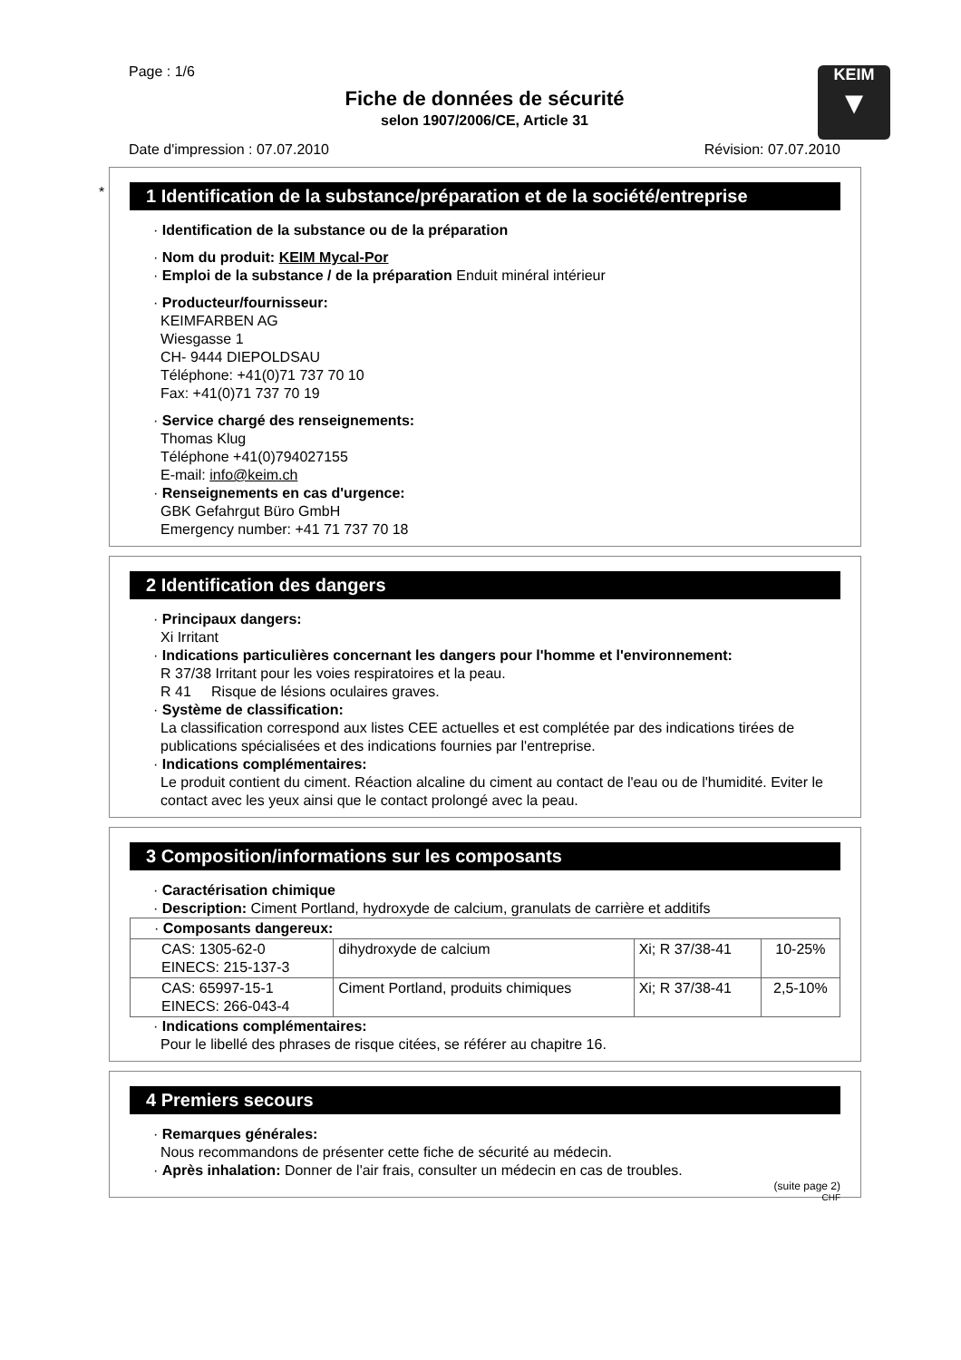KEIM
▼
Page : 1/6
Fiche de données de sécurité
selon 1907/2006/CE, Article 31
Date d'impression : 07.07.2010 Révision: 07.07.2010
*
1 Identification de la substance/préparation et de la société/entreprise
· Identification de la substance ou de la préparation
· Nom du produit: KEIM Mycal-Por
· Emploi de la substance / de la préparation Enduit minéral intérieur
· Producteur/fournisseur:
KEIMFARBEN AG
Wiesgasse 1
CH- 9444 DIEPOLDSAU
Téléphone: +41(0)71 737 70 10
Fax: +41(0)71 737 70 19
· Service chargé des renseignements:
Thomas Klug
Téléphone +41(0)794027155
E-mail: info@keim.ch
· Renseignements en cas d'urgence:
GBK Gefahrgut Büro GmbH
Emergency number: +41 71 737 70 18
2 Identification des dangers
· Principaux dangers:
Xi Irritant
· Indications particulières concernant les dangers pour l'homme et l'environnement:
R 37/38 Irritant pour les voies respiratoires et la peau.
R 41 Risque de lésions oculaires graves.
· Système de classification:
La classification correspond aux listes CEE actuelles et est complétée par des indications tirées de publications spécialisées et des indications fournies par l'entreprise.
· Indications complémentaires:
Le produit contient du ciment. Réaction alcaline du ciment au contact de l'eau ou de l'humidité. Eviter le contact avec les yeux ainsi que le contact prolongé avec la peau.
3 Composition/informations sur les composants
· Caractérisation chimique
· Description: Ciment Portland, hydroxyde de calcium, granulats de carrière et additifs
| · Composants dangereux: | | | |
| CAS: 1305-62-0 EINECS: 215-137-3 | dihydroxyde de calcium | Xi; R 37/38-41 | 10-25% |
| CAS: 65997-15-1 EINECS: 266-043-4 | Ciment Portland, produits chimiques | Xi; R 37/38-41 | 2,5-10% |
· Indications complémentaires:
Pour le libellé des phrases de risque citées, se référer au chapitre 16.
4 Premiers secours
· Remarques générales:
Nous recommandons de présenter cette fiche de sécurité au médecin.
· Après inhalation: Donner de l'air frais, consulter un médecin en cas de troubles.
(suite page 2)
CHF